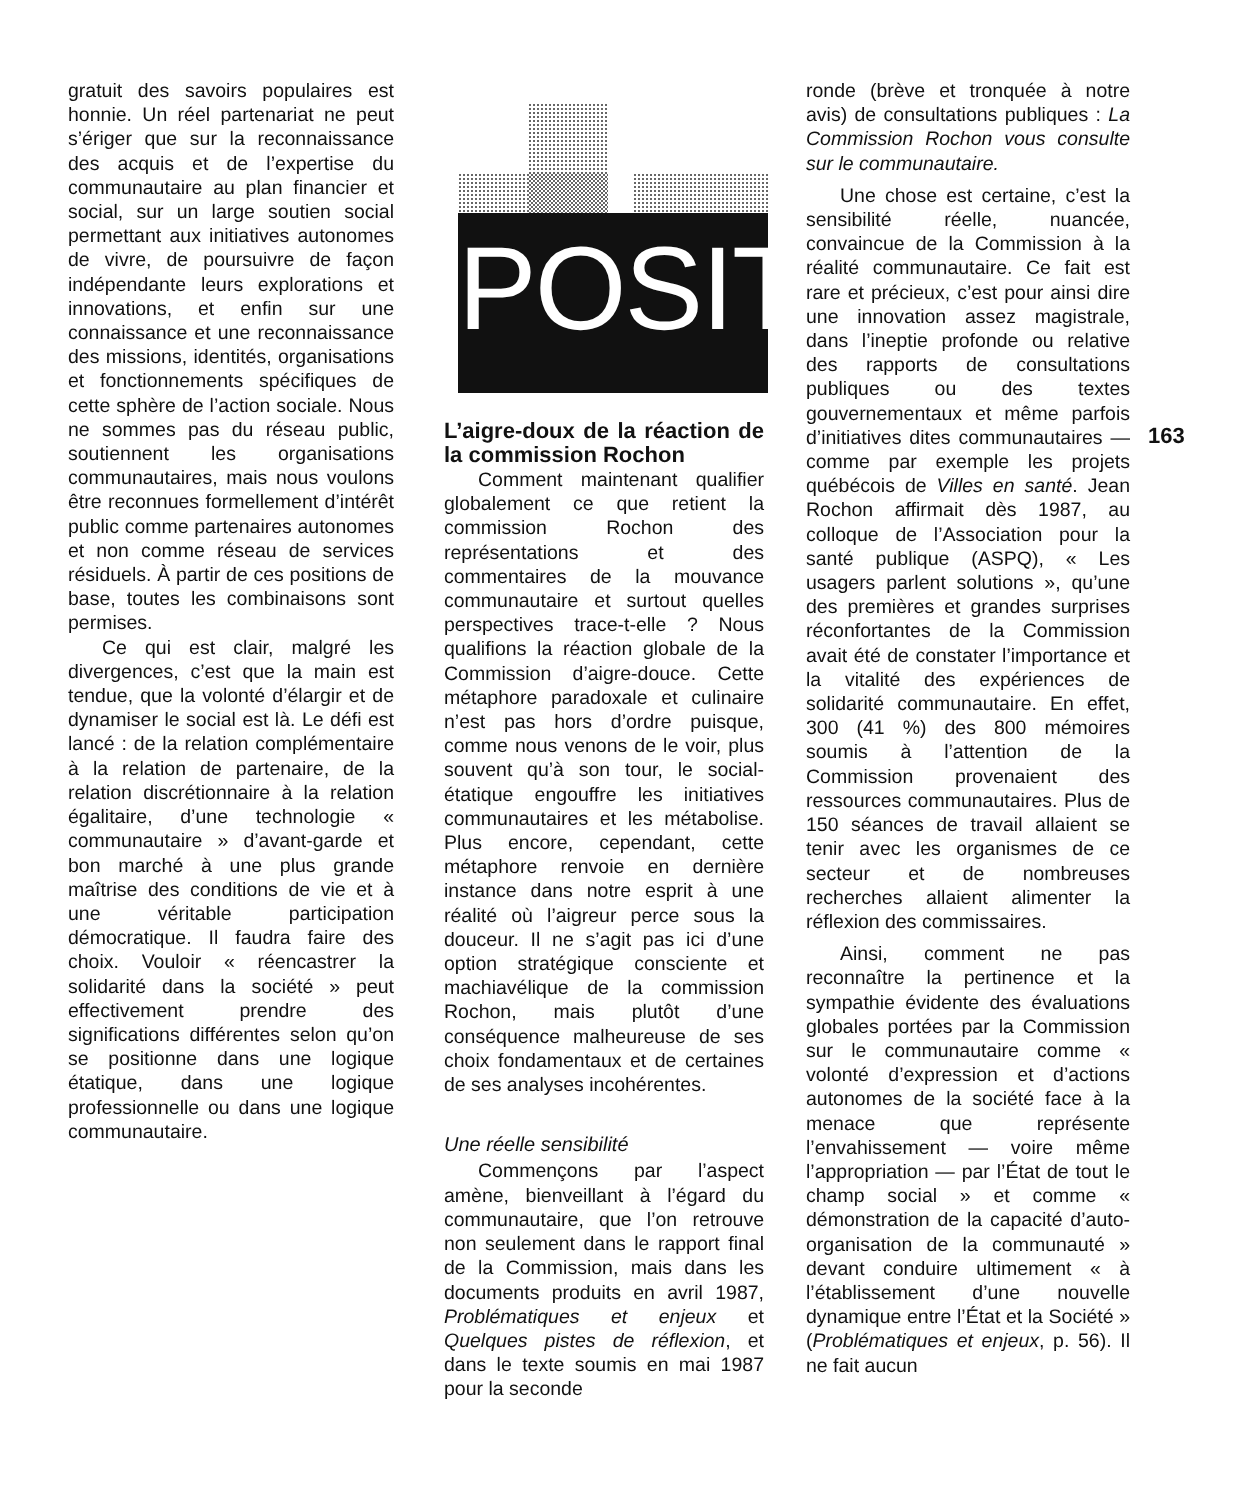gratuit des savoirs populaires est honnie. Un réel partenariat ne peut s’ériger que sur la reconnaissance des acquis et de l’expertise du communautaire au plan financier et social, sur un large soutien social permettant aux initiatives autonomes de vivre, de poursuivre de façon indépendante leurs explorations et innovations, et enfin sur une connaissance et une reconnaissance des missions, identités, organisations et fonctionnements spécifiques de cette sphère de l’action sociale. Nous ne sommes pas du réseau public, soutiennent les organisations communautaires, mais nous voulons être reconnues formellement d’intérêt public comme partenaires autonomes et non comme réseau de services résiduels. À partir de ces positions de base, toutes les combinaisons sont permises.
Ce qui est clair, malgré les divergences, c’est que la main est tendue, que la volonté d’élargir et de dynamiser le social est là. Le défi est lancé : de la relation complémentaire à la relation de partenaire, de la relation discrétionnaire à la relation égalitaire, d’une technologie « communautaire » d’avant-garde et bon marché à une plus grande maîtrise des conditions de vie et à une véritable participation démocratique. Il faudra faire des choix. Vouloir « réencastrer la solidarité dans la société » peut effectivement prendre des significations différentes selon qu’on se positionne dans une logique étatique, dans une logique professionnelle ou dans une logique communautaire.
POSIT
L’aigre-doux de la réaction de la commission Rochon
Comment maintenant qualifier globalement ce que retient la commission Rochon des représentations et des commentaires de la mouvance communautaire et surtout quelles perspectives trace-t-elle ? Nous qualifions la réaction globale de la Commission d’aigre-douce. Cette métaphore paradoxale et culinaire n’est pas hors d’ordre puisque, comme nous venons de le voir, plus souvent qu’à son tour, le social-étatique engouffre les initiatives communautaires et les métabolise. Plus encore, cependant, cette métaphore renvoie en dernière instance dans notre esprit à une réalité où l’aigreur perce sous la douceur. Il ne s’agit pas ici d’une option stratégique consciente et machiavélique de la commission Rochon, mais plutôt d’une conséquence malheureuse de ses choix fondamentaux et de certaines de ses analyses incohérentes.
Une réelle sensibilité
Commençons par l’aspect amène, bienveillant à l’égard du communautaire, que l’on retrouve non seulement dans le rapport final de la Commission, mais dans les documents produits en avril 1987, Problématiques et enjeux et Quelques pistes de réflexion, et dans le texte soumis en mai 1987 pour la seconde
ronde (brève et tronquée à notre avis) de consultations publiques : La Commission Rochon vous consulte sur le communautaire.
Une chose est certaine, c’est la sensibilité réelle, nuancée, convaincue de la Commission à la réalité communautaire. Ce fait est rare et précieux, c’est pour ainsi dire une innovation assez magistrale, dans l’ineptie profonde ou relative des rapports de consultations publiques ou des textes gouvernementaux et même parfois d’initiatives dites communautaires — comme par exemple les projets québécois de Villes en santé. Jean Rochon affirmait dès 1987, au colloque de l’Association pour la santé publique (ASPQ), « Les usagers parlent solutions », qu’une des premières et grandes surprises réconfortantes de la Commission avait été de constater l’importance et la vitalité des expériences de solidarité communautaire. En effet, 300 (41 %) des 800 mémoires soumis à l’attention de la Commission provenaient des ressources communautaires. Plus de 150 séances de travail allaient se tenir avec les organismes de ce secteur et de nombreuses recherches allaient alimenter la réflexion des commissaires.
Ainsi, comment ne pas reconnaître la pertinence et la sympathie évidente des évaluations globales portées par la Commission sur le communautaire comme « volonté d’expression et d’actions autonomes de la société face à la menace que représente l’envahissement — voire même l’appropriation — par l’État de tout le champ social » et comme « démonstration de la capacité d’auto-organisation de la communauté » devant conduire ultimement « à l’établissement d’une nouvelle dynamique entre l’État et la Société » (Problématiques et enjeux, p. 56). Il ne fait aucun
163